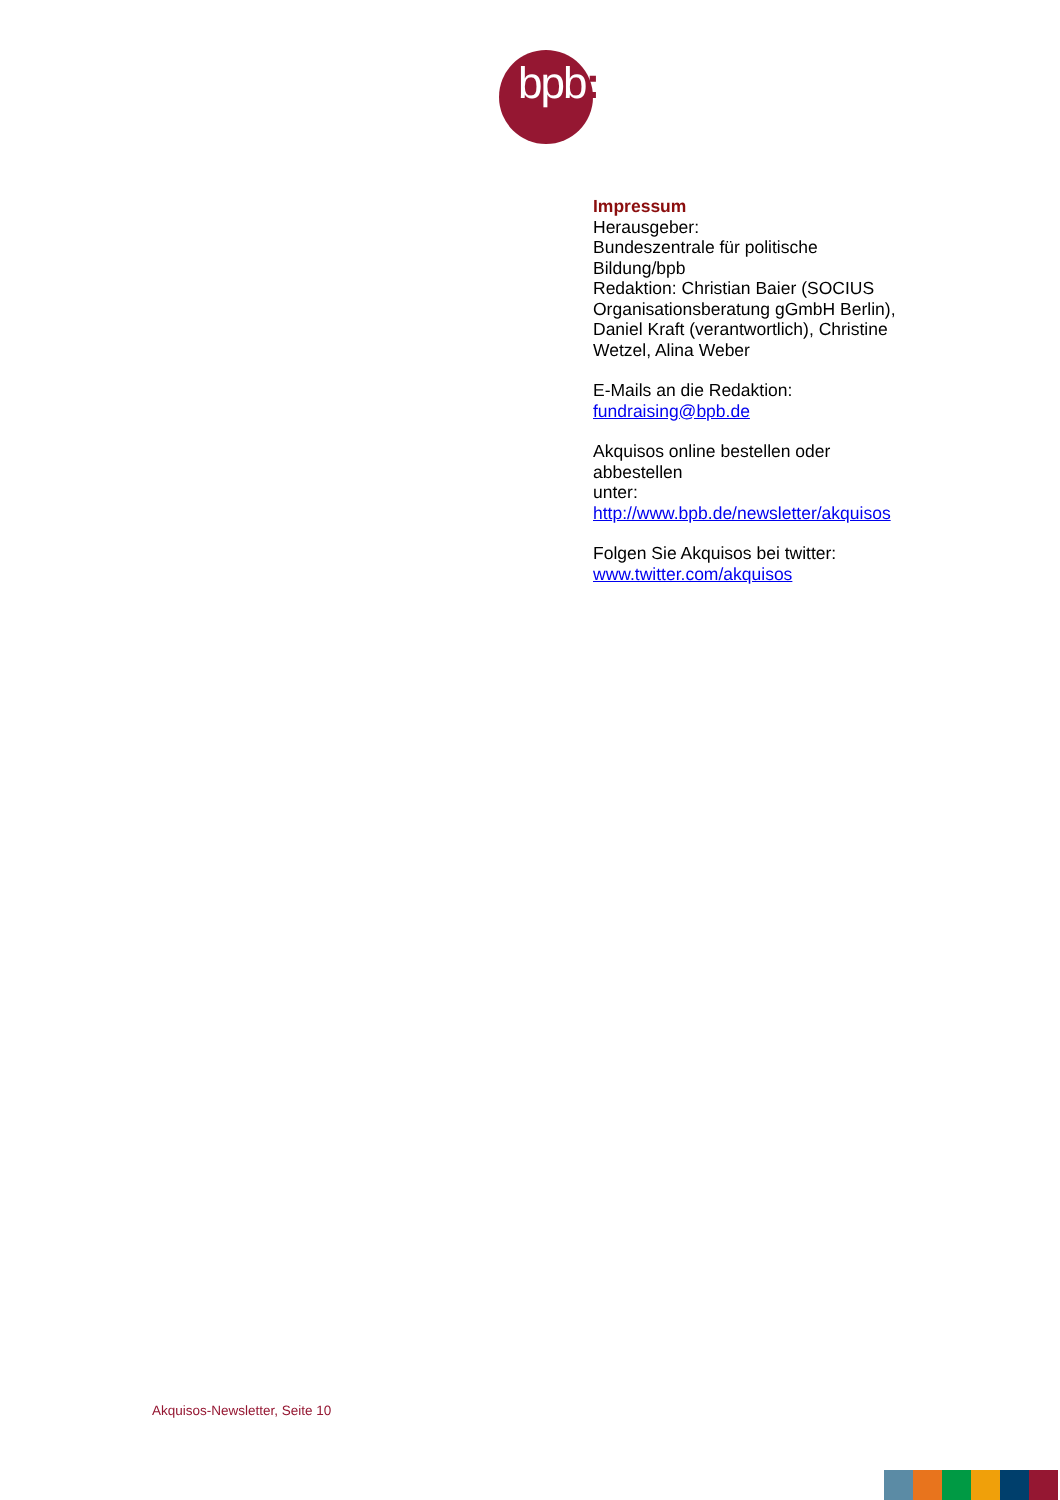bpb:
Impressum
Herausgeber:
Bundeszentrale für politische Bildung/bpb
Redaktion: Christian Baier (SOCIUS Organisationsberatung gGmbH Berlin), Daniel Kraft (verantwortlich), Christine Wetzel, Alina Weber
E-Mails an die Redaktion:
fundraising@bpb.de
Akquisos online bestellen oder abbestellen
unter:
http://www.bpb.de/newsletter/akquisos
Folgen Sie Akquisos bei twitter:
www.twitter.com/akquisos
Akquisos-Newsletter, Seite 10